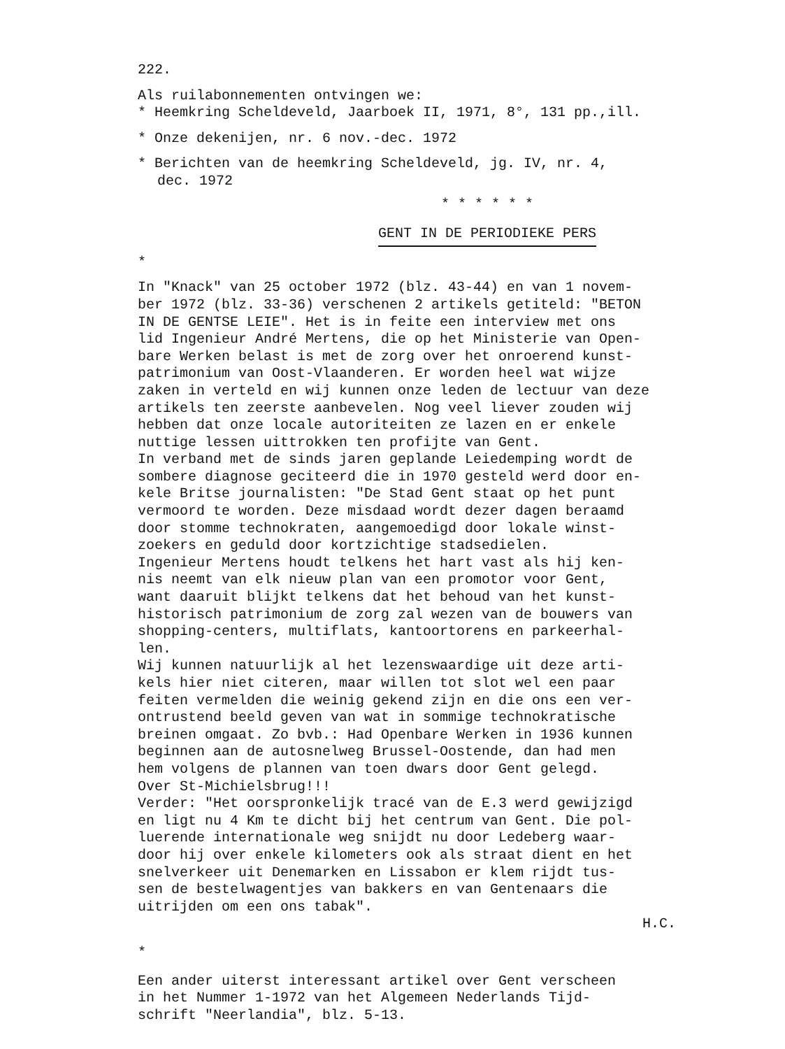222.
Als ruilabonnementen ontvingen we:
* Heemkring Scheldeveld, Jaarboek II, 1971, 8°, 131 pp.,ill.
* Onze dekenijen, nr. 6 nov.-dec. 1972
* Berichten van de heemkring Scheldeveld, jg. IV, nr. 4,
dec. 1972
* * * * * *
GENT IN DE PERIODIEKE PERS
*
In "Knack" van 25 october 1972 (blz. 43-44) en van 1 novem-
ber 1972 (blz. 33-36) verschenen 2 artikels getiteld: "BETON
IN DE GENTSE LEIE". Het is in feite een interview met ons
lid Ingenieur André Mertens, die op het Ministerie van Open-
bare Werken belast is met de zorg over het onroerend kunst-
patrimonium van Oost-Vlaanderen. Er worden heel wat wijze
zaken in verteld en wij kunnen onze leden de lectuur van deze
artikels ten zeerste aanbevelen. Nog veel liever zouden wij
hebben dat onze locale autoriteiten ze lazen en er enkele
nuttige lessen uittrokken ten profijte van Gent.
In verband met de sinds jaren geplande Leiedemping wordt de
sombere diagnose geciteerd die in 1970 gesteld werd door en-
kele Britse journalisten: "De Stad Gent staat op het punt
vermoord te worden. Deze misdaad wordt dezer dagen beraamd
door stomme technokraten, aangemoedigd door lokale winst-
zoekers en geduld door kortzichtige stadsedielen.
Ingenieur Mertens houdt telkens het hart vast als hij ken-
nis neemt van elk nieuw plan van een promotor voor Gent,
want daaruit blijkt telkens dat het behoud van het kunst-
historisch patrimonium de zorg zal wezen van de bouwers van
shopping-centers, multiflats, kantoortorens en parkeerhal-
len.
Wij kunnen natuurlijk al het lezenswaardige uit deze arti-
kels hier niet citeren, maar willen tot slot wel een paar
feiten vermelden die weinig gekend zijn en die ons een ver-
ontrustend beeld geven van wat in sommige technokratische
breinen omgaat. Zo bvb.: Had Openbare Werken in 1936 kunnen
beginnen aan de autosnelweg Brussel-Oostende, dan had men
hem volgens de plannen van toen dwars door Gent gelegd.
Over St-Michielsbrug!!!
Verder: "Het oorspronkelijk tracé van de E.3 werd gewijzigd
en ligt nu 4 Km te dicht bij het centrum van Gent. Die pol-
luerende internationale weg snijdt nu door Ledeberg waar-
door hij over enkele kilometers ook als straat dient en het
snelverkeer uit Denemarken en Lissabon er klem rijdt tus-
sen de bestelwagentjes van bakkers en van Gentenaars die
uitrijden om een ons tabak".
H.C.
*
Een ander uiterst interessant artikel over Gent verscheen
in het Nummer 1-1972 van het Algemeen Nederlands Tijd-
schrift "Neerlandia", blz. 5-13.